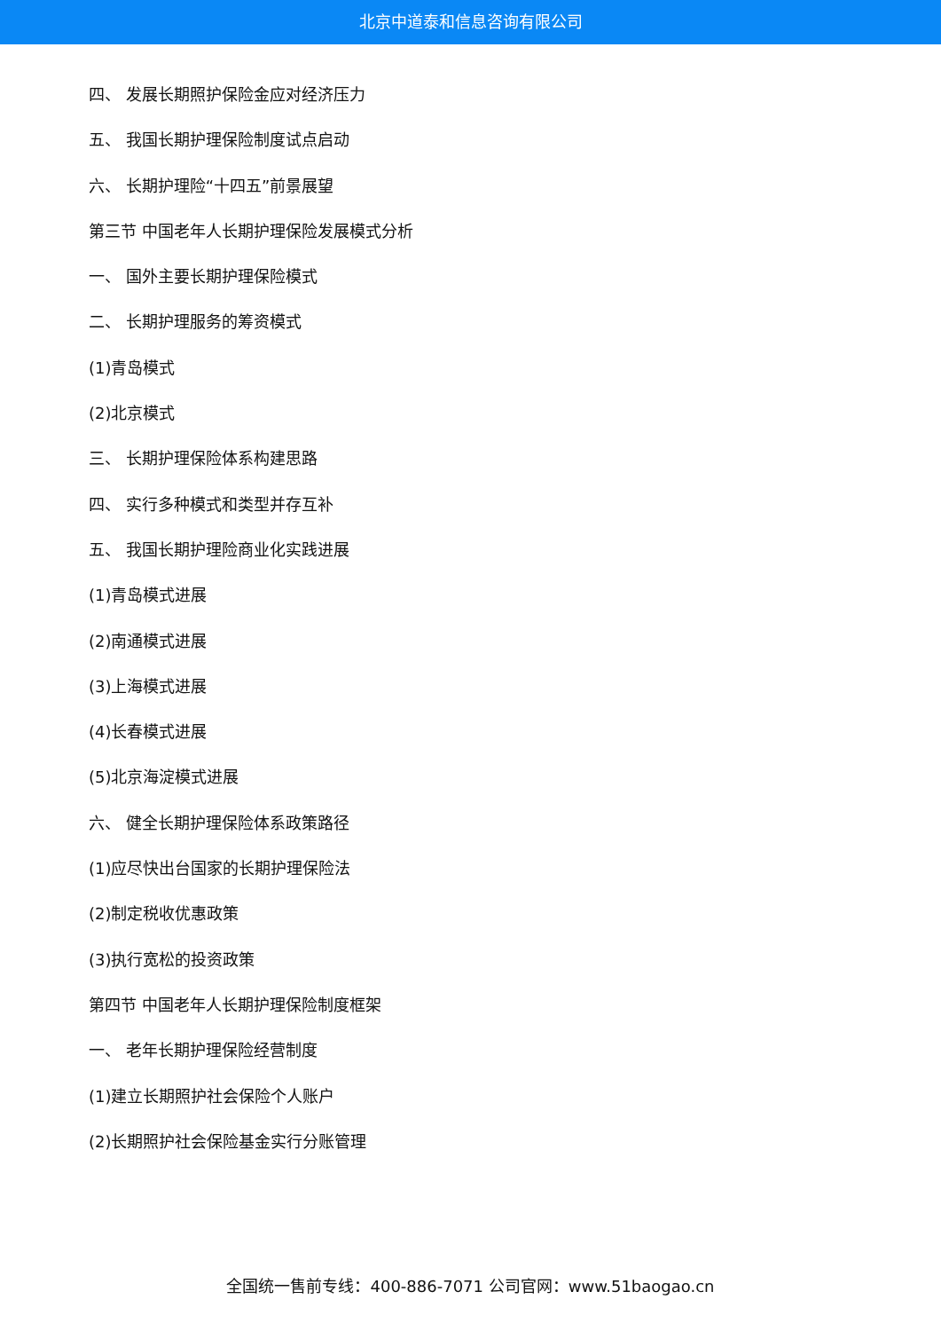北京中道泰和信息咨询有限公司
四、 发展长期照护保险金应对经济压力
五、 我国长期护理保险制度试点启动
六、 长期护理险“十四五”前景展望
第三节 中国老年人长期护理保险发展模式分析
一、 国外主要长期护理保险模式
二、 长期护理服务的筹资模式
(1)青岛模式
(2)北京模式
三、 长期护理保险体系构建思路
四、 实行多种模式和类型并存互补
五、 我国长期护理险商业化实践进展
(1)青岛模式进展
(2)南通模式进展
(3)上海模式进展
(4)长春模式进展
(5)北京海淀模式进展
六、 健全长期护理保险体系政策路径
(1)应尽快出台国家的长期护理保险法
(2)制定税收优惠政策
(3)执行宽松的投资政策
第四节 中国老年人长期护理保险制度框架
一、 老年长期护理保险经营制度
(1)建立长期照护社会保险个人账户
(2)长期照护社会保险基金实行分账管理
全国统一售前专线：400-886-7071 公司官网：www.51baogao.cn